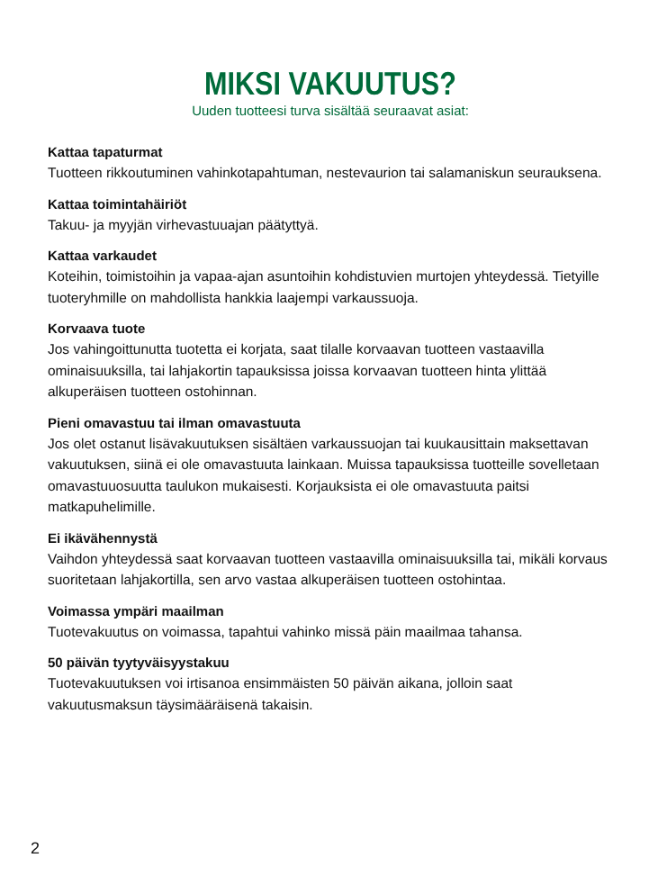MIKSI VAKUUTUS?
Uuden tuotteesi turva sisältää seuraavat asiat:
Kattaa tapaturmat
Tuotteen rikkoutuminen vahinkotapahtuman, nestevaurion tai salamaniskun seurauksena.
Kattaa toimintahäiriöt
Takuu- ja myyjän virhevastuuajan päätyttyä.
Kattaa varkaudet
Koteihin, toimistoihin ja vapaa-ajan asuntoihin kohdistuvien murtojen yhteydessä. Tietyille tuoteryhmille on mahdollista hankkia laajempi varkaussuoja.
Korvaava tuote
Jos vahingoittunutta tuotetta ei korjata, saat tilalle korvaavan tuotteen vastaavilla ominaisuuksilla, tai lahjakortin tapauksissa joissa korvaavan tuotteen hinta ylittää alkuperäisen tuotteen ostohinnan.
Pieni omavastuu tai ilman omavastuuta
Jos olet ostanut lisävakuutuksen sisältäen varkaussuojan tai kuukausittain maksettavan vakuutuksen, siinä ei ole omavastuuta lainkaan. Muissa tapauksissa tuotteille sovelletaan omavastuuosuutta taulukon mukaisesti. Korjauksista ei ole omavastuuta paitsi matkapuhelimille.
Ei ikävähennystä
Vaihdon yhteydessä saat korvaavan tuotteen vastaavilla ominaisuuksilla tai, mikäli korvaus suoritetaan lahjakortilla, sen arvo vastaa alkuperäisen tuotteen ostohintaa.
Voimassa ympäri maailman
Tuotevakuutus on voimassa, tapahtui vahinko missä päin maailmaa tahansa.
50 päivän tyytyväisyystakuu
Tuotevakuutuksen voi irtisanoa ensimmäisten 50 päivän aikana, jolloin saat vakuutusmaksun täysimääräisenä takaisin.
2